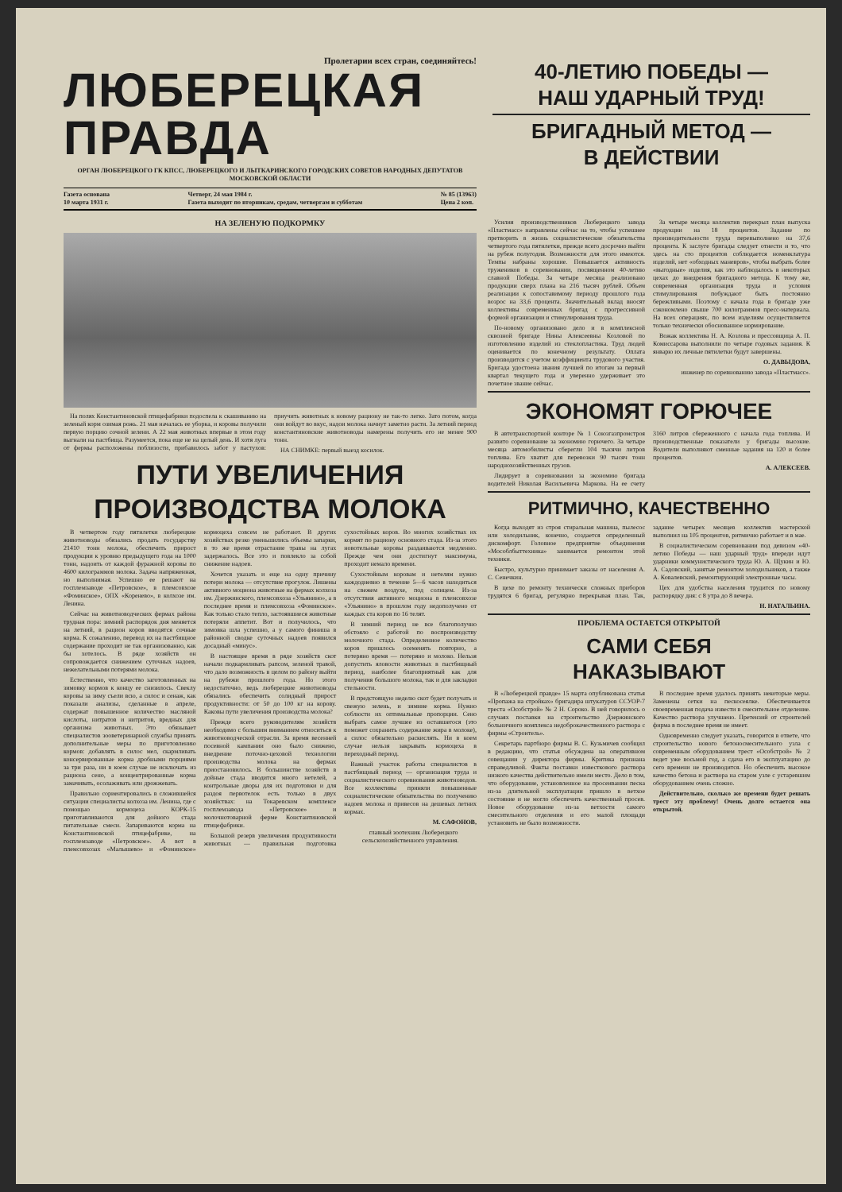Пролетарии всех стран, соединяйтесь!
ЛЮБЕРЕЦКАЯ
ПРАВДА
ОРГАН ЛЮБЕРЕЦКОГО ГК КПСС, ЛЮБЕРЕЦКОГО И ЛЫТКАРИНСКОГО ГОРОДСКИХ СОВЕТОВ НАРОДНЫХ ДЕПУТАТОВ МОСКОВСКОЙ ОБЛАСТИ
Газета основана
10 марта 1931 г. Четверг, 24 мая 1984 г.
Газета выходит по вторникам, средам, четвергам и субботам № 85 (13963)
Цена 2 коп.
40-ЛЕТИЮ ПОБЕДЫ —
НАШ УДАРНЫЙ ТРУД!
БРИГАДНЫЙ МЕТОД —
В ДЕЙСТВИИ
НА ЗЕЛЕНУЮ ПОДКОРМКУ
На полях Константиновской птицефабрики подоспела к скашиванию на зеленый корм озимая рожь. 21 мая началась ее уборка, и коровы получили первую порцию сочной зелени. А 22 мая животных впервые в этом году выгнали на пастбища. Разумеется, пока еще не на целый день. И хотя луга от фермы расположены поблизости, прибавилось забот у пастухов: приучить животных к новому рациону не так-то легко. Зато потом, когда они войдут во вкус, надои молока начнут заметно расти. За летний период константиновские животноводы намерены получить его не менее 900 тонн.
НА СНИМКЕ: первый выезд косилок.
ПУТИ УВЕЛИЧЕНИЯ
ПРОИЗВОДСТВА МОЛОКА
В четвертом году пятилетки люберецкие животноводы обязались продать государству 21410 тонн молока, обеспечить прирост продукции к уровню предыдущего года на 1000 тонн, надоить от каждой фуражной коровы по 4600 килограммов молока. Задача напряженная, но выполнимая. Успешно ее решают на госплемзаводе «Петровское», в племсовхозе «Фоминское», ОПХ «Коренево», в колхозе им. Ленина.
Сейчас на животноводческих фермах района трудная пора: зимний распорядок дня меняется на летний, в рацион коров вводятся сочные корма. К сожалению, перевод их на пастбищное содержание проходит не так организованно, как бы хотелось. В ряде хозяйств он сопровождается снижением суточных надоев, нежелательными потерями молока.
Естественно, что качество заготовленных на зимовку кормов к концу ее снизилось. Свеклу коровы за зиму съели всю, а силос и сенаж, как показали анализы, сделанные в апреле, содержат повышенное количество масляной кислоты, нитратов и нитритов, вредных для организма животных. Это обязывает специалистов зооветеринарной службы принять дополнительные меры по приготовлению кормов: добавлять в силос мел, скармливать консервированные корма дробными порциями за три раза, ни в коем случае не исключать из рациона сено, а концентрированные корма замачивать, осолаживать или дрожжевать.
Правильно сориентировались в сложившейся ситуации специалисты колхоза им. Ленина, где с помощью кормоцеха КОРК-15 приготавливаются для дойного стада питательные смеси. Запариваются корма на Константиновской птицефабрике, на госплемзаводе «Петровское». А вот в племсовхозах «Малышево» и «Фоминское» кормоцеха совсем не работают. В других хозяйствах резко уменьшились объемы запарки, в то же время отрастание травы на лугах задержалось. Все это и повлекло за собой снижение надоев.
Хочется указать и еще на одну причину потери молока — отсутствие прогулок. Лишены активного моциона животные на фермах колхоза им. Дзержинского, племсовхоза «Ульянино», а в последнее время и племсовхоза «Фоминское». Как только стало тепло, застоявшиеся животные потеряли аппетит. Вот и получилось, что зимовка шла успешно, а у самого финиша в районной сводке суточных надоев появился досадный «минус».
В настоящее время в ряде хозяйств скот начали подкармливать рапсом, зеленой травой, что дало возможность в целом по району выйти на рубежи прошлого года. Но этого недостаточно, ведь люберецкие животноводы обязались обеспечить солидный прирост продуктивности: от 50 до 100 кг на корову. Каковы пути увеличения производства молока?
Прежде всего руководителям хозяйств необходимо с большим вниманием относиться к животноводческой отрасли. За время весенней посевной кампании оно было снижено, внедрение поточно-цеховой технологии производства молока на фермах приостановилось. В большинстве хозяйств в дойные стада вводится много нетелей, а контрольные дворы для их подготовки и для раздоя первотелок есть только в двух хозяйствах: на Токаревском комплексе госплемзавода «Петровское» и молочнотоварной ферме Константиновской птицефабрики.
Большой резерв увеличения продуктивности животных — правильная подготовка сухостойных коров. Во многих хозяйствах их кормят по рациону основного стада. Из-за этого новотельные коровы раздаиваются медленно. Прежде чем они достигнут максимума, проходит немало времени.
Сухостойным коровам и нетелям нужно каждодневно в течение 5—6 часов находиться на свежем воздухе, под солнцем. Из-за отсутствия активного моциона в племсовхозе «Ульянино» в прошлом году недополучено от каждых ста коров по 16 телят.
В зимний период не все благополучно обстояло с работой по воспроизводству молочного стада. Определенное количество коров пришлось осеменять повторно, а потеряно время — потеряно и молоко. Нельзя допустить яловости животных в пастбищный период, наиболее благоприятный как для получения большого молока, так и для закладки стельности.
В предстоящую неделю скот будет получать и свежую зелень, и зимние корма. Нужно соблюсти их оптимальные пропорции. Сено выбрать самое лучшее из оставшегося (это поможет сохранить содержание жира в молоке), а силос обязательно раскислять. Ни в коем случае нельзя закрывать кормоцеха в переходный период.
Важный участок работы специалистов в пастбищный период — организация труда и социалистического соревнования животноводов. Все коллективы приняли повышенные социалистические обязательства по получению надоев молока и привесов на дешевых летних кормах.
М. САФОНОВ,
главный зоотехник Люберецкого сельскохозяйственного управления.
Усилия производственников Люберецкого завода «Пластмасс» направлены сейчас на то, чтобы успешнее претворить в жизнь социалистические обязательства четвертого года пятилетки, прежде всего досрочно выйти на рубеж полугодия. Возможности для этого имеются. Темпы набраны хорошие. Повышается активность тружеников в соревновании, посвященном 40-летию славной Победы. За четыре месяца реализовано продукции сверх плана на 216 тысяч рублей. Объем реализации к сопоставимому периоду прошлого года возрос на 33,6 процента. Значительный вклад вносят коллективы современных бригад с прогрессивной формой организации и стимулирования труда.
По-новому организовано дело и в комплексной сквозной бригаде Нины Алексеевны Козловой по изготовлению изделий из стеклопластика. Труд людей оценивается по конечному результату. Оплата производится с учетом коэффициента трудового участия. Бригада удостоена звания лучшей по итогам за первый квартал текущего года и уверенно удерживает это почетное звание сейчас.
За четыре месяца коллектив перекрыл план выпуска продукции на 18 процентов. Задание по производительности труда перевыполнено на 37,6 процента. К заслуге бригады следует отнести и то, что здесь на сто процентов соблюдается номенклатура изделий, нет «обходных маневров», чтобы выбрать более «выгодные» изделия, как это наблюдалось в некоторых цехах до внедрения бригадного метода. К тому же, современная организация труда и условия стимулирования побуждают быть постоянно бережливыми. Поэтому с начала года в бригаде уже сэкономлено свыше 700 килограммов пресс-материала. На всех операциях, по всем изделиям осуществляется только технически обоснованное нормирование.
Вожак коллектива Н. А. Козлова и прессовщица А. П. Комиссарова выполнили по четыре годовых задания. К январю их личные пятилетки будут завершены.
О. ДАВЫДОВА,
инженер по соревнованию завода «Пластмасс».
ЭКОНОМЯТ ГОРЮЧЕЕ
В автотранспортной конторе № 1 Союзгазпромстроя развито соревнование за экономию горючего. За четыре месяца автомобилисты сберегли 104 тысячи литров топлива. Его хватит для перевозки 90 тысяч тонн народнохозяйственных грузов.
Лидирует в соревновании за экономию бригада водителей Николая Васильевича Маркова. На ее счету 3160 литров сбереженного с начала года топлива. И производственные показатели у бригады высокие. Водители выполняют сменные задания на 120 и более процентов.
А. АЛЕКСЕЕВ.
РИТМИЧНО, КАЧЕСТВЕННО
Когда выходят из строя стиральная машина, пылесос или холодильник, конечно, создается определенный дискомфорт. Головное предприятие объединения «Мособлбыттехника» занимается ремонтом этой техники.
Быстро, культурно принимает заказы от населения А. С. Сенечкин.
В цехе по ремонту технически сложных приборов трудятся 6 бригад, регулярно перекрывая план. Так, задание четырех месяцев коллектив мастерской выполнил на 105 процентов, ритмично работает и в мае.
В социалистическом соревновании под девизом «40-летию Победы — наш ударный труд» впереди идут ударники коммунистического труда Ю. А. Щукин и Ю. А. Садовский, занятые ремонтом холодильников, а также А. Ковалевский, ремонтирующий электронные часы.
Цех для удобства населения трудится по новому распорядку дня: с 8 утра до 8 вечера.
Н. НАТАЛЬИНА.
ПРОБЛЕМА ОСТАЕТСЯ ОТКРЫТОЙ
САМИ СЕБЯ
НАКАЗЫВАЮТ
В «Люберецкой правде» 15 марта опубликована статья «Пропажа на стройках» бригадира штукатуров ССУОР-7 треста «Особстрой» № 2 Н. Сороко. В ней говорилось о случаях поставки на строительство Дзержинского больничного комплекса недоброкачественного раствора с фирмы «Строитель».
Секретарь партбюро фирмы В. С. Кузьмичев сообщил в редакцию, что статья обсуждена на оперативном совещании у директора фирмы. Критика признана справедливой. Факты поставки известкового раствора низкого качества действительно имели место. Дело в том, что оборудование, установленное на просеивании песка из-за длительной эксплуатации пришло в ветхое состояние и не могло обеспечить качественный просев. Новое оборудование из-за ветхости самого смесительного отделения и его малой площади установить не было возможности.
В последнее время удалось принять некоторые меры. Заменены сетки на пескосеялке. Обеспечивается своевременная подача извести в смесительное отделение. Качество раствора улучшено. Претензий от строителей фирма в последнее время не имеет.
Одновременно следует указать, говорится в ответе, что строительство нового бетоносмесительного узла с современным оборудованием трест «Особстрой» № 2 ведет уже восьмой год, а сдача его в эксплуатацию до сего времени не производится. Но обеспечить высокое качество бетона и раствора на старом узле с устаревшим оборудованием очень сложно.
Действительно, сколько же времени будет решать трест эту проблему! Очень долго остается она открытой.